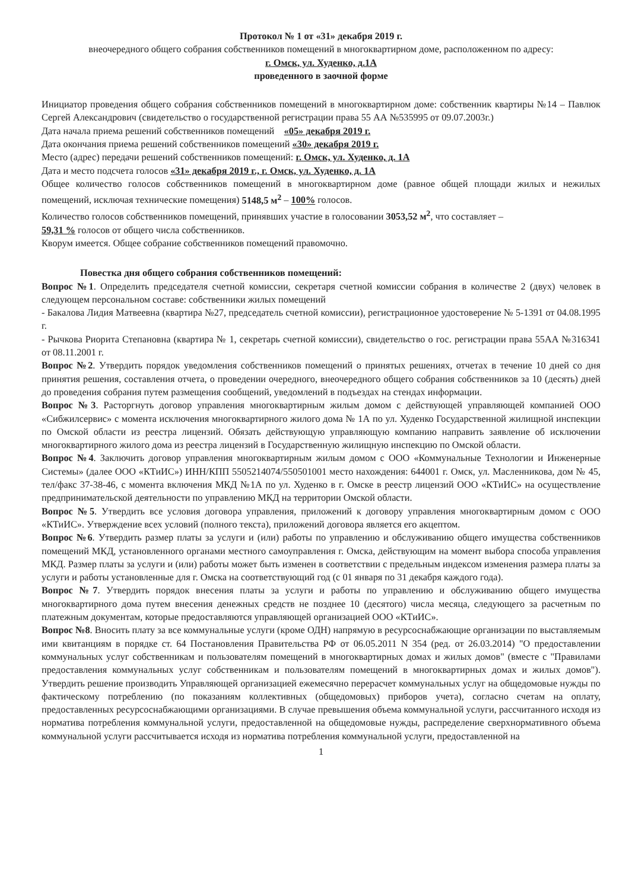Протокол № 1 от «31» декабря 2019 г.
внеочередного общего собрания собственников помещений в многоквартирном доме, расположенном по адресу:
г. Омск, ул. Худенко, д.1А
проведенного в заочной форме
Инициатор проведения общего собрания собственников помещений в многоквартирном доме: собственник квартиры №14 – Павлюк Сергей Александрович (свидетельство о государственной регистрации права 55 АА №535995 от 09.07.2003г.)
Дата начала приема решений собственников помещений «05» декабря 2019 г.
Дата окончания приема решений собственников помещений «30» декабря 2019 г.
Место (адрес) передачи решений собственников помещений: г. Омск, ул. Худенко, д. 1А
Дата и место подсчета голосов «31» декабря 2019 г., г. Омск, ул. Худенко, д. 1А
Общее количество голосов собственников помещений в многоквартирном доме (равное общей площади жилых и нежилых помещений, исключая технические помещения) 5148,5 м<sup>2</sup> – 100% голосов.
Количество голосов собственников помещений, принявших участие в голосовании 3053,52 м<sup>2</sup>, что составляет –
59,31 % голосов от общего числа собственников.
Кворум имеется. Общее собрание собственников помещений правомочно.
Повестка дня общего собрания собственников помещений:
Вопрос №1. Определить председателя счетной комиссии, секретаря счетной комиссии собрания в количестве 2 (двух) человек в следующем персональном составе: собственники жилых помещений
- Бакалова Лидия Матвеевна (квартира №27, председатель счетной комиссии), регистрационное удостоверение № 5-1391 от 04.08.1995 г.
- Рычкова Риорита Степановна (квартира № 1, секретарь счетной комиссии), свидетельство о гос. регистрации права 55АА №316341 от 08.11.2001 г.
Вопрос №2. Утвердить порядок уведомления собственников помещений о принятых решениях, отчетах в течение 10 дней со дня принятия решения, составления отчета, о проведении очередного, внеочередного общего собрания собственников за 10 (десять) дней до проведения собрания путем размещения сообщений, уведомлений в подъездах на стендах информации.
Вопрос №3. Расторгнуть договор управления многоквартирным жилым домом с действующей управляющей компанией ООО «Сибжилсервис» с момента исключения многоквартирного жилого дома № 1А по ул. Худенко Государственной жилищной инспекции по Омской области из реестра лицензий. Обязать действующую управляющую компанию направить заявление об исключении многоквартирного жилого дома из реестра лицензий в Государственную жилищную инспекцию по Омской области.
Вопрос №4. Заключить договор управления многоквартирным жилым домом с ООО «Коммунальные Технологии и Инженерные Системы» (далее ООО «КТиИС») ИНН/КПП 5505214074/550501001 место нахождения: 644001 г. Омск, ул. Масленникова, дом № 45, тел/факс 37-38-46, с момента включения МКД №1А по ул. Худенко в г. Омске в реестр лицензий ООО «КТиИС» на осуществление предпринимательской деятельности по управлению МКД на территории Омской области.
Вопрос №5. Утвердить все условия договора управления, приложений к договору управления многоквартирным домом с ООО «КТиИС». Утверждение всех условий (полного текста), приложений договора является его акцептом.
Вопрос №6. Утвердить размер платы за услуги и (или) работы по управлению и обслуживанию общего имущества собственников помещений МКД, установленного органами местного самоуправления г. Омска, действующим на момент выбора способа управления МКД. Размер платы за услуги и (или) работы может быть изменен в соответствии с предельным индексом изменения размера платы за услуги и работы установленные для г. Омска на соответствующий год (с 01 января по 31 декабря каждого года).
Вопрос №7. Утвердить порядок внесения платы за услуги и работы по управлению и обслуживанию общего имущества многоквартирного дома путем внесения денежных средств не позднее 10 (десятого) числа месяца, следующего за расчетным по платежным документам, которые предоставляются управляющей организацией ООО «КТиИС».
Вопрос №8. Вносить плату за все коммунальные услуги (кроме ОДН) напрямую в ресурсоснабжающие организации по выставляемым ими квитанциям в порядке ст. 64 Постановления Правительства РФ от 06.05.2011 N 354 (ред. от 26.03.2014) "О предоставлении коммунальных услуг собственникам и пользователям помещений в многоквартирных домах и жилых домов" (вместе с "Правилами предоставления коммунальных услуг собственникам и пользователям помещений в многоквартирных домах и жилых домов"). Утвердить решение производить Управляющей организацией ежемесячно перерасчет коммунальных услуг на общедомовые нужды по фактическому потреблению (по показаниям коллективных (общедомовых) приборов учета), согласно счетам на оплату, предоставленных ресурсоснабжающими организациями. В случае превышения объема коммунальной услуги, рассчитанного исходя из норматива потребления коммунальной услуги, предоставленной на общедомовые нужды, распределение сверхнормативного объема коммунальной услуги рассчитывается исходя из норматива потребления коммунальной услуги, предоставленной на
1